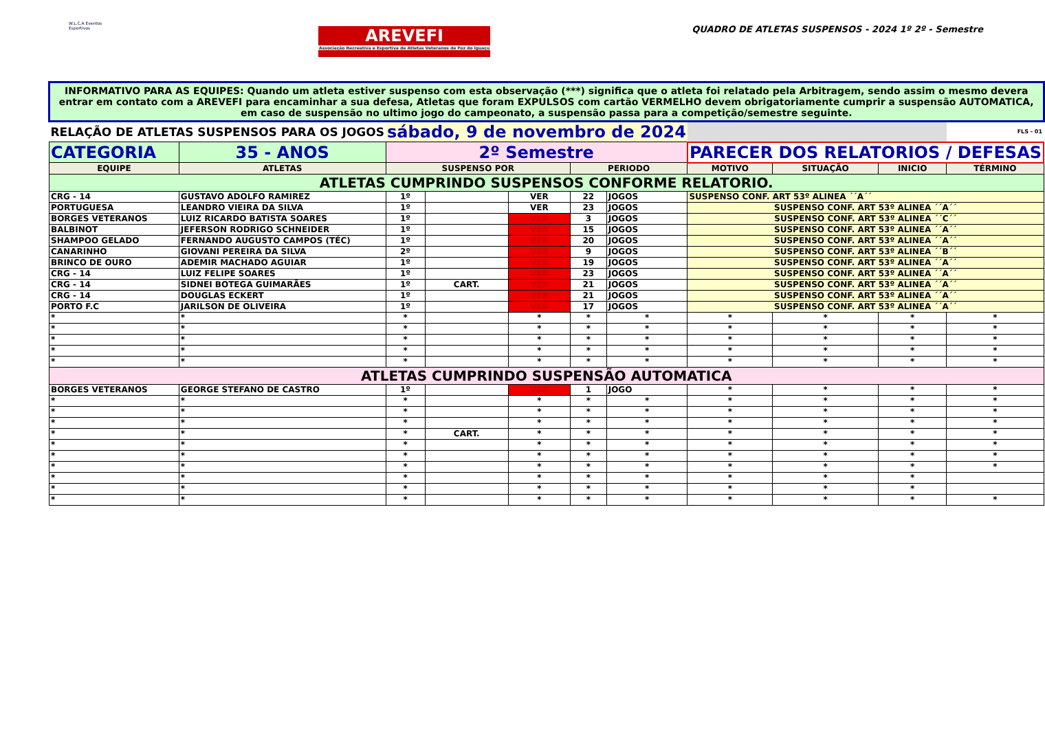W.L.C.A Eventos Esportivos
AREVEFI
Associação Recreativa e Esportiva de Atletas Veteranos de Foz do Iguaçu
QUADRO DE ATLETAS SUSPENSOS - 2024 1º 2º - Semestre
| INFORMATIVO PARA AS EQUIPES: Quando um atleta estiver suspenso com esta observação (***) significa que o atleta foi relatado pela Arbitragem, sendo assim o mesmo devera entrar em contato com a AREVEFI para encaminhar a sua defesa, Atletas que foram EXPULSOS com cartão VERMELHO devem obrigatoriamente cumprir a suspensão AUTOMATICA, em caso de suspensão no ultimo jogo do campeonato, a suspensão passa para a competição/semestre seguinte. | | | | | | | | | | |
| RELAÇÃO DE ATLETAS SUSPENSOS PARA OS JOGOS | | sábado, 9 de novembro de 2024 | | | | | | | | FLS - 01 |
| CATEGORIA | 35 - ANOS | 2º Semestre | | | | | PARECER DOS RELATORIOS / DEFESAS | | | |
| EQUIPE | ATLETAS | SUSPENSO POR | | | PERIODO | | MOTIVO | SITUAÇÃO | INICIO | TÉRMINO |
| ATLETAS CUMPRINDO SUSPENSOS CONFORME RELATORIO. | | | | | | | | | | |
| CRG - 14 | GUSTAVO ADOLFO RAMIREZ | 1º | | VER | 22 | JOGOS | SUSPENSO CONF. ART 53º ALINEA ´´A´´ | | | |
| PORTUGUESA | LEANDRO VIEIRA DA SILVA | 1º | | VER | 23 | JOGOS | SUSPENSO CONF. ART 53º ALINEA ´´A´´ | | | |
| BORGES VETERANOS | LUIZ RICARDO BATISTA SOARES | 1º | | VER | 3 | JOGOS | SUSPENSO CONF. ART 53º ALINEA ´´C´´ | | | |
| BALBINOT | JEFERSON RODRIGO SCHNEIDER | 1º | | VER | 15 | JOGOS | SUSPENSO CONF. ART 53º ALINEA ´´A´´ | | | |
| SHAMPOO GELADO | FERNANDO AUGUSTO CAMPOS (TÉC) | 1º | | VER | 20 | JOGOS | SUSPENSO CONF. ART 53º ALINEA ´´A´´ | | | |
| CANARINHO | GIOVANI PEREIRA DA SILVA | 2º | | VER | 9 | JOGOS | SUSPENSO CONF. ART 53º ALINEA ´´B´´ | | | |
| BRINCO DE OURO | ADEMIR MACHADO AGUIAR | 1º | | VER | 19 | JOGOS | SUSPENSO CONF. ART 53º ALINEA ´´A´´ | | | |
| CRG - 14 | LUIZ FELIPE SOARES | 1º | | VER | 23 | JOGOS | SUSPENSO CONF. ART 53º ALINEA ´´A´´ | | | |
| CRG - 14 | SIDNEI BOTEGA GUIMARÃES | 1º | CART. | VER | 21 | JOGOS | SUSPENSO CONF. ART 53º ALINEA ´´A´´ | | | |
| CRG - 14 | DOUGLAS ECKERT | 1º | | VER | 21 | JOGOS | SUSPENSO CONF. ART 53º ALINEA ´´A´´ | | | |
| PORTO F.C | JARILSON DE OLIVEIRA | 1º | | VER | 17 | JOGOS | SUSPENSO CONF. ART 53º ALINEA ´´A´´ | | | |
| * | * | * | | * | * | * | * | * | * | * |
| * | * | * | | * | * | * | * | * | * | * |
| * | * | * | | * | * | * | * | * | * | * |
| * | * | * | | * | * | * | * | * | * | * |
| * | * | * | | * | * | * | * | * | * | * |
| ATLETAS CUMPRINDO SUSPENSÃO AUTOMATICA | | | | | | | | | | |
| BORGES VETERANOS | GEORGE STEFANO DE CASTRO | 1º | | VER | 1 | JOGO | * | * | * | * |
| * | * | * | | * | * | * | * | * | * | * |
| * | * | * | | * | * | * | * | * | * | * |
| * | * | * | | * | * | * | * | * | * | * |
| * | * | * | CART. | * | * | * | * | * | * | * |
| * | * | * | | * | * | * | * | * | * | * |
| * | * | * | | * | * | * | * | * | * | * |
| * | * | * | | * | * | * | * | * | * | * |
| * | * | * | | * | * | * | * | * | * | |
| * | * | * | | * | * | * | * | * | * | |
| * | * | * | | * | * | * | * | * | * | * |